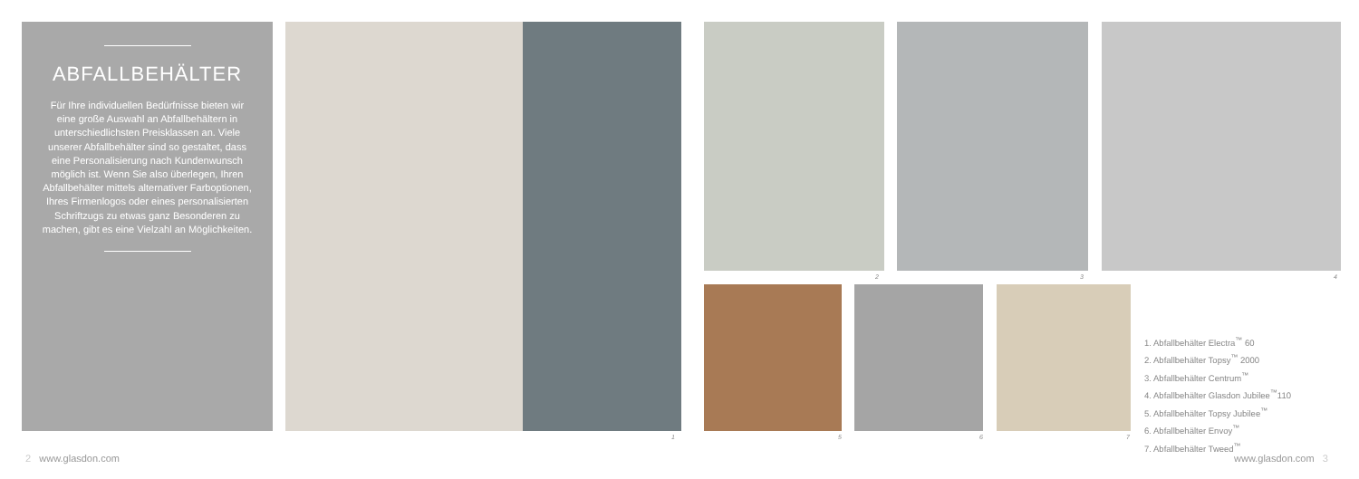ABFALLBEHÄLTER
Für Ihre individuellen Bedürfnisse bieten wir eine große Auswahl an Abfallbehältern in unterschiedlichsten Preisklassen an. Viele unserer Abfallbehälter sind so gestaltet, dass eine Personalisierung nach Kundenwunsch möglich ist. Wenn Sie also überlegen, Ihren Abfallbehälter mittels alternativer Farboptionen, Ihres Firmenlogos oder eines personalisierten Schriftzugs zu etwas ganz Besonderen zu machen, gibt es eine Vielzahl an Möglichkeiten.
1
2 3 4
5 6 7
1. Abfallbehälter Electra<sup>™</sup> 60
2. Abfallbehälter Topsy<sup>™</sup> 2000
3. Abfallbehälter Centrum<sup>™</sup>
4. Abfallbehälter Glasdon Jubilee<sup>™</sup>110
5. Abfallbehälter Topsy Jubilee<sup>™</sup>
6. Abfallbehälter Envoy<sup>™</sup>
7. Abfallbehälter Tweed<sup>™</sup>
2 www.glasdon.com www.glasdon.com 3